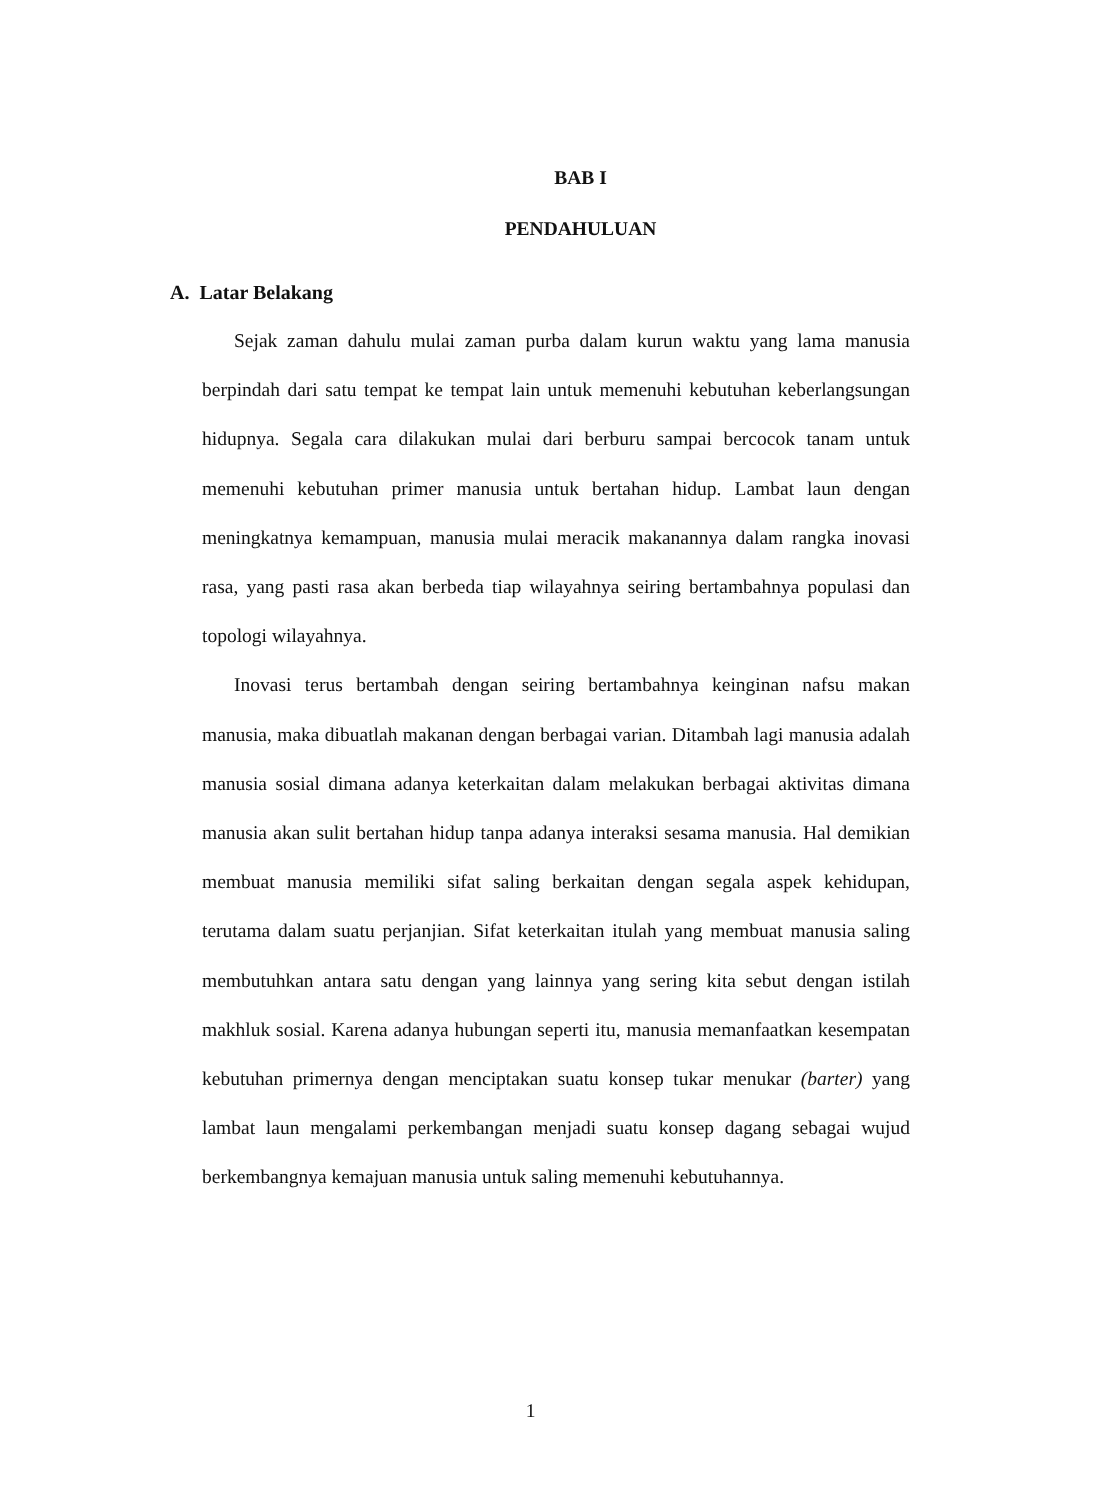BAB I
PENDAHULUAN
A. Latar Belakang
Sejak zaman dahulu mulai zaman purba dalam kurun waktu yang lama manusia berpindah dari satu tempat ke tempat lain untuk memenuhi kebutuhan keberlangsungan hidupnya. Segala cara dilakukan mulai dari berburu sampai bercocok tanam untuk memenuhi kebutuhan primer manusia untuk bertahan hidup. Lambat laun dengan meningkatnya kemampuan, manusia mulai meracik makanannya dalam rangka inovasi rasa, yang pasti rasa akan berbeda tiap wilayahnya seiring bertambahnya populasi dan topologi wilayahnya.
Inovasi terus bertambah dengan seiring bertambahnya keinginan nafsu makan manusia, maka dibuatlah makanan dengan berbagai varian. Ditambah lagi manusia adalah manusia sosial dimana adanya keterkaitan dalam melakukan berbagai aktivitas dimana manusia akan sulit bertahan hidup tanpa adanya interaksi sesama manusia. Hal demikian membuat manusia memiliki sifat saling berkaitan dengan segala aspek kehidupan, terutama dalam suatu perjanjian. Sifat keterkaitan itulah yang membuat manusia saling membutuhkan antara satu dengan yang lainnya yang sering kita sebut dengan istilah makhluk sosial. Karena adanya hubungan seperti itu, manusia memanfaatkan kesempatan kebutuhan primernya dengan menciptakan suatu konsep tukar menukar (barter) yang lambat laun mengalami perkembangan menjadi suatu konsep dagang sebagai wujud berkembangnya kemajuan manusia untuk saling memenuhi kebutuhannya.
1